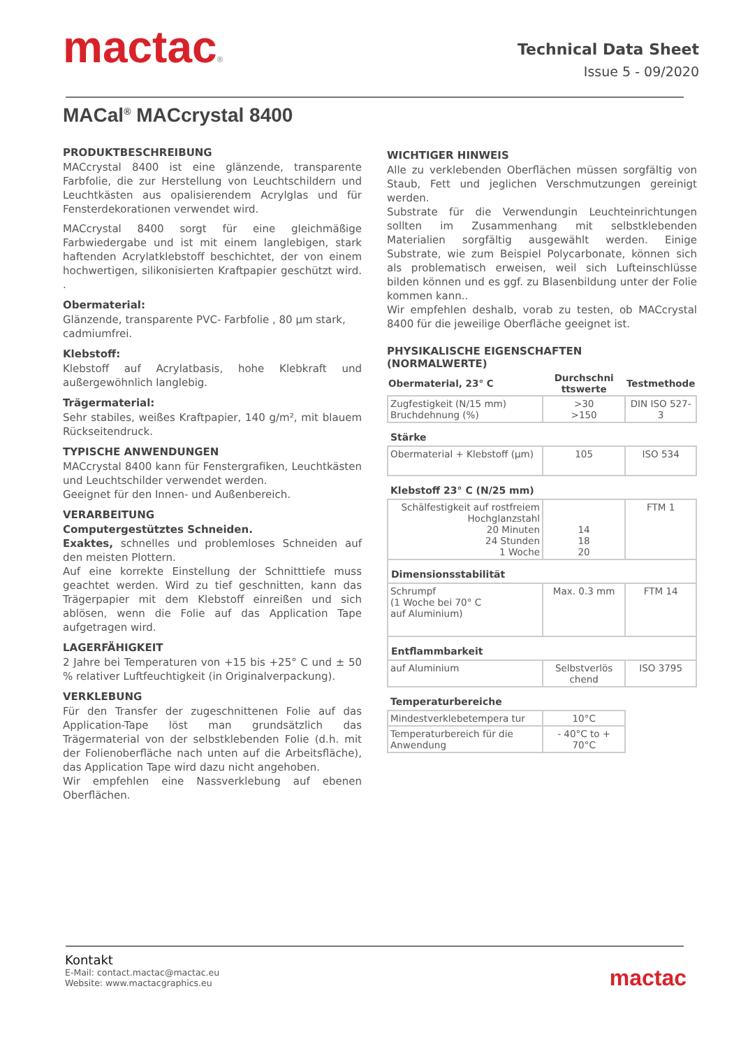mactac®
Technical Data Sheet
Issue 5 - 09/2020
MACal<sup>®</sup> MACcrystal 8400
PRODUKTBESCHREIBUNG
MACcrystal 8400 ist eine glänzende, transparente Farbfolie, die zur Herstellung von Leuchtschildern und Leuchtkästen aus opalisierendem Acrylglas und für Fensterdekorationen verwendet wird.
MACcrystal 8400 sorgt für eine gleichmäßige Farbwiedergabe und ist mit einem langlebigen, stark haftenden Acrylatklebstoff beschichtet, der von einem hochwertigen, silikonisierten Kraftpapier geschützt wird. .
Obermaterial:
Glänzende, transparente PVC- Farbfolie , 80 µm stark,
cadmiumfrei.
Klebstoff:
Klebstoff auf Acrylatbasis, hohe Klebkraft und außergewöhnlich langlebig.
Trägermaterial:
Sehr stabiles, weißes Kraftpapier, 140 g/m², mit blauem Rückseitendruck.
TYPISCHE ANWENDUNGEN
MACcrystal 8400 kann für Fenstergrafiken, Leuchtkästen und Leuchtschilder verwendet werden.
Geeignet für den Innen- und Außenbereich.
VERARBEITUNG
Computergestütztes Schneiden.
Exaktes, schnelles und problemloses Schneiden auf den meisten Plottern.
Auf eine korrekte Einstellung der Schnitttiefe muss geachtet werden. Wird zu tief geschnitten, kann das Trägerpapier mit dem Klebstoff einreißen und sich ablösen, wenn die Folie auf das Application Tape aufgetragen wird.
LAGERFÄHIGKEIT
2 Jahre bei Temperaturen von +15 bis +25° C und ± 50 % relativer Luftfeuchtigkeit (in Originalverpackung).
VERKLEBUNG
Für den Transfer der zugeschnittenen Folie auf das Application-Tape löst man grundsätzlich das Trägermaterial von der selbstklebenden Folie (d.h. mit der Folienoberfläche nach unten auf die Arbeitsfläche), das Application Tape wird dazu nicht angehoben.
Wir empfehlen eine Nassverklebung auf ebenen Oberflächen.
WICHTIGER HINWEIS
Alle zu verklebenden Oberflächen müssen sorgfältig von Staub, Fett und jeglichen Verschmutzungen gereinigt werden.
Substrate für die Verwendungin Leuchteinrichtungen sollten im Zusammenhang mit selbstklebenden Materialien sorgfältig ausgewählt werden. Einige Substrate, wie zum Beispiel Polycarbonate, können sich als problematisch erweisen, weil sich Lufteinschlüsse bilden können und es ggf. zu Blasenbildung unter der Folie kommen kann..
Wir empfehlen deshalb, vorab zu testen, ob MACcrystal 8400 für die jeweilige Oberfläche geeignet ist.
PHYSIKALISCHE EIGENSCHAFTEN
(NORMALWERTE)
| Obermaterial, 23° C | Durchschni ttswerte | Testmethode |
| --- | --- | --- |
| Zugfestigkeit (N/15 mm) Bruchdehnung (%) | >30 >150 | DIN ISO 527-3 |
| Stärke | | |
| Obermaterial + Klebstoff (µm) | 105 | ISO 534 |
| Klebstoff 23° C (N/25 mm) | | |
| Schälfestigkeit auf rostfreiem Hochglanzstahl 20 Minuten 24 Stunden 1 Woche | 14 18 20 | FTM 1 |
| Dimensionsstabilität | | |
| Schrumpf (1 Woche bei 70° C auf Aluminium) | Max. 0.3 mm | FTM 14 |
| Entflammbarkeit | | |
| auf Aluminium | Selbstverlös chend | ISO 3795 |
| Temperaturbereiche | | |
| Mindestverklebetempera tur | 10°C | |
| Temperaturbereich für die Anwendung | - 40°C to + 70°C | |
Kontakt
E-Mail: contact.mactac@mactac.eu
Website: www.mactacgraphics.eu
mactac